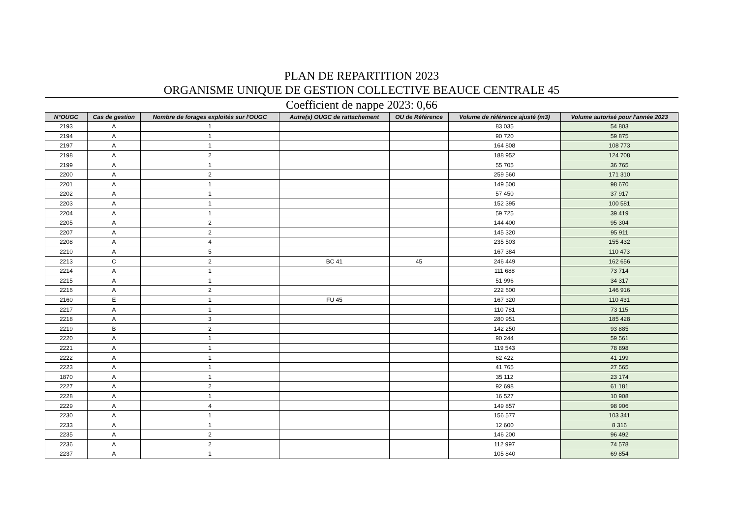PLAN DE REPARTITION 2023
ORGANISME UNIQUE DE GESTION COLLECTIVE BEAUCE CENTRALE 45
Coefficient de nappe 2023: 0,66
| N°OUGC | Cas de gestion | Nombre de forages exploités sur l'OUGC | Autre(s) OUGC de rattachement | OU de Référence | Volume de référence ajusté (m3) | Volume autorisé pour l'année 2023 |
| --- | --- | --- | --- | --- | --- | --- |
| 2193 | A | 1 | | | 83 035 | 54 803 |
| 2194 | A | 1 | | | 90 720 | 59 875 |
| 2197 | A | 1 | | | 164 808 | 108 773 |
| 2198 | A | 2 | | | 188 952 | 124 708 |
| 2199 | A | 1 | | | 55 705 | 36 765 |
| 2200 | A | 2 | | | 259 560 | 171 310 |
| 2201 | A | 1 | | | 149 500 | 98 670 |
| 2202 | A | 1 | | | 57 450 | 37 917 |
| 2203 | A | 1 | | | 152 395 | 100 581 |
| 2204 | A | 1 | | | 59 725 | 39 419 |
| 2205 | A | 2 | | | 144 400 | 95 304 |
| 2207 | A | 2 | | | 145 320 | 95 911 |
| 2208 | A | 4 | | | 235 503 | 155 432 |
| 2210 | A | 5 | | | 167 384 | 110 473 |
| 2213 | C | 2 | BC 41 | 45 | 246 449 | 162 656 |
| 2214 | A | 1 | | | 111 688 | 73 714 |
| 2215 | A | 1 | | | 51 996 | 34 317 |
| 2216 | A | 2 | | | 222 600 | 146 916 |
| 2160 | E | 1 | FU 45 | | 167 320 | 110 431 |
| 2217 | A | 1 | | | 110 781 | 73 115 |
| 2218 | A | 3 | | | 280 951 | 185 428 |
| 2219 | B | 2 | | | 142 250 | 93 885 |
| 2220 | A | 1 | | | 90 244 | 59 561 |
| 2221 | A | 1 | | | 119 543 | 78 898 |
| 2222 | A | 1 | | | 62 422 | 41 199 |
| 2223 | A | 1 | | | 41 765 | 27 565 |
| 1870 | A | 1 | | | 35 112 | 23 174 |
| 2227 | A | 2 | | | 92 698 | 61 181 |
| 2228 | A | 1 | | | 16 527 | 10 908 |
| 2229 | A | 4 | | | 149 857 | 98 906 |
| 2230 | A | 1 | | | 156 577 | 103 341 |
| 2233 | A | 1 | | | 12 600 | 8 316 |
| 2235 | A | 2 | | | 146 200 | 96 492 |
| 2236 | A | 2 | | | 112 997 | 74 578 |
| 2237 | A | 1 | | | 105 840 | 69 854 |